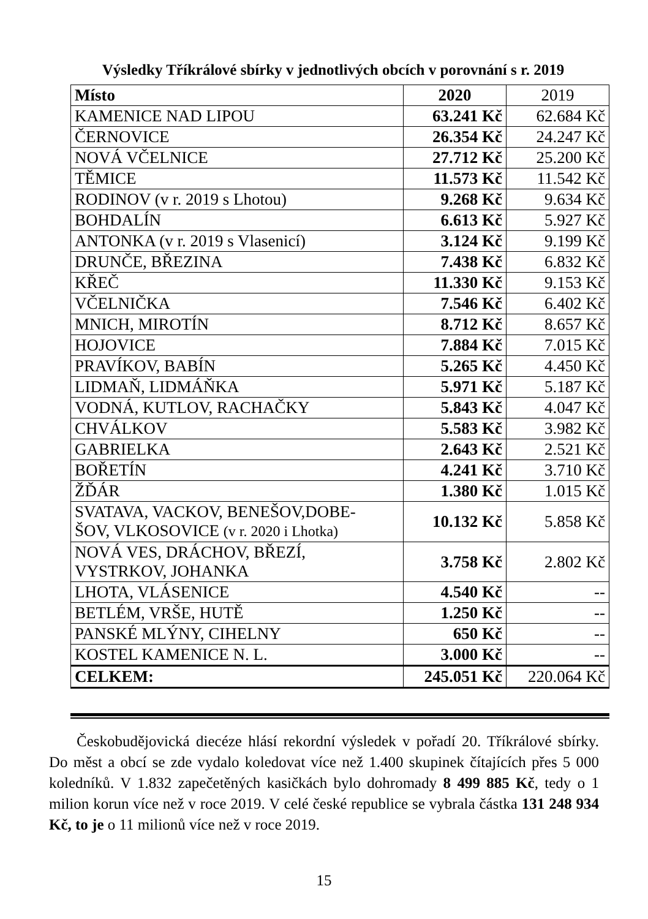Výsledky Tříkrálové sbírky v jednotlivých obcích v porovnání s r. 2019
| Místo | 2020 | 2019 |
| KAMENICE NAD LIPOU | 63.241 Kč | 62.684 Kč |
| ČERNOVICE | 26.354 Kč | 24.247 Kč |
| NOVÁ VČELNICE | 27.712 Kč | 25.200 Kč |
| TĚMICE | 11.573 Kč | 11.542 Kč |
| RODINOV (v r. 2019 s Lhotou) | 9.268 Kč | 9.634 Kč |
| BOHDALÍN | 6.613 Kč | 5.927 Kč |
| ANTONKA (v r. 2019 s Vlasenicí) | 3.124 Kč | 9.199 Kč |
| DRUNČE, BŘEZINA | 7.438 Kč | 6.832 Kč |
| KŘEČ | 11.330 Kč | 9.153 Kč |
| VČELNIČKA | 7.546 Kč | 6.402 Kč |
| MNICH, MIROTÍN | 8.712 Kč | 8.657 Kč |
| HOJOVICE | 7.884 Kč | 7.015 Kč |
| PRAVÍKOV, BABÍN | 5.265 Kč | 4.450 Kč |
| LIDMAŇ, LIDMÁŇKA | 5.971 Kč | 5.187 Kč |
| VODNÁ, KUTLOV, RACHAČKY | 5.843 Kč | 4.047 Kč |
| CHVÁLKOV | 5.583 Kč | 3.982 Kč |
| GABRIELKA | 2.643 Kč | 2.521 Kč |
| BOŘETÍN | 4.241 Kč | 3.710 Kč |
| ŽĎÁR | 1.380 Kč | 1.015 Kč |
| SVATAVA, VACKOV, BENEŠOV,DOBE- ŠOV, VLKOSOVICE (v r. 2020 i Lhotka) | 10.132 Kč | 5.858 Kč |
| NOVÁ VES, DRÁCHOV, BŘEZÍ, VYSTRKOV, JOHANKA | 3.758 Kč | 2.802 Kč |
| LHOTA, VLÁSENICE | 4.540 Kč | -- |
| BETLÉM, VRŠE, HUTĚ | 1.250 Kč | -- |
| PANSKÉ MLÝNY, CIHELNY | 650 Kč | -- |
| KOSTEL KAMENICE N. L. | 3.000 Kč | -- |
| CELKEM: | 245.051 Kč | 220.064 Kč |
Českobudějovická diecéze hlásí rekordní výsledek v pořadí 20. Tříkrálové sbírky. Do měst a obcí se zde vydalo koledovat více než 1.400 skupinek čítajících přes 5 000 koledníků. V 1.832 zapečetěných kasičkách bylo dohromady 8 499 885 Kč, tedy o 1 milion korun více než v roce 2019. V celé české republice se vybrala částka 131 248 934 Kč, to je o 11 milionů více než v roce 2019.
15